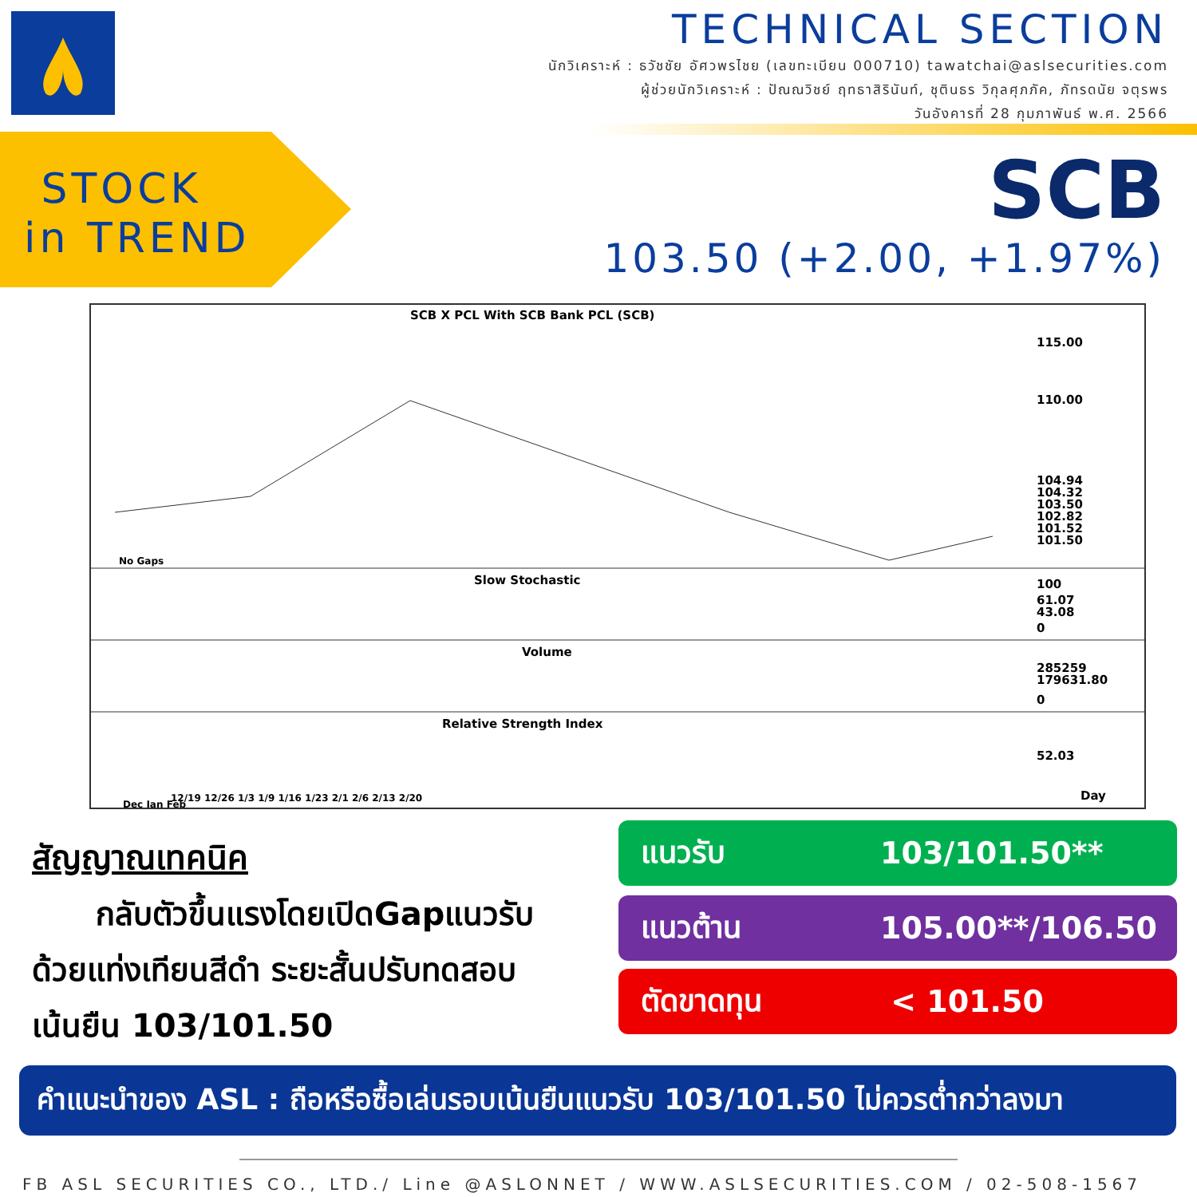TECHNICAL SECTION
นักวิเคราะห์ : ธวัชชัย อัศวพรไชย (เลขทะเบียน 000710) tawatchai@aslsecurities.com
ผู้ช่วยนักวิเคราะห์ : ปัณณวิชย์ ฤทธาสิรินันท์, ชุตินธร วิกุลศุภภัค, ภัทรดนัย จตุรพร
วันอังคารที่ 28 กุมภาพันธ์ พ.ศ. 2566
STOCK
in TREND
SCB
103.50 (+2.00, +1.97%)
SCB X PCL With SCB Bank PCL (SCB)
115.00
110.00
104.94
104.32
103.50
102.82
101.52
101.50
No Gaps
Slow Stochastic
100
61.07
43.08
0
Volume
285259
179631.80
0
Relative Strength Index
52.03
12/19 12/26 1/3 1/9 1/16 1/23 2/1 2/6 2/13 2/20
Dec Jan Feb
Day
สัญญาณเทคนิค
กลับตัวขึ้นแรงโดยเปิดGapแนวรับ
ด้วยแท่งเทียนสีดำ ระยะสั้นปรับทดสอบ
เน้นยืน 103/101.50
แนวรับ 103/101.50**
แนวต้าน 105.00**/106.50
ตัดขาดทุน < 101.50
คำแนะนำของ ASL : ถือหรือซื้อเล่นรอบเน้นยืนแนวรับ 103/101.50 ไม่ควรต่ำกว่าลงมา
FB ASL SECURITIES CO., LTD./ Line @ASLONNET / WWW.ASLSECURITIES.COM / 02-508-1567